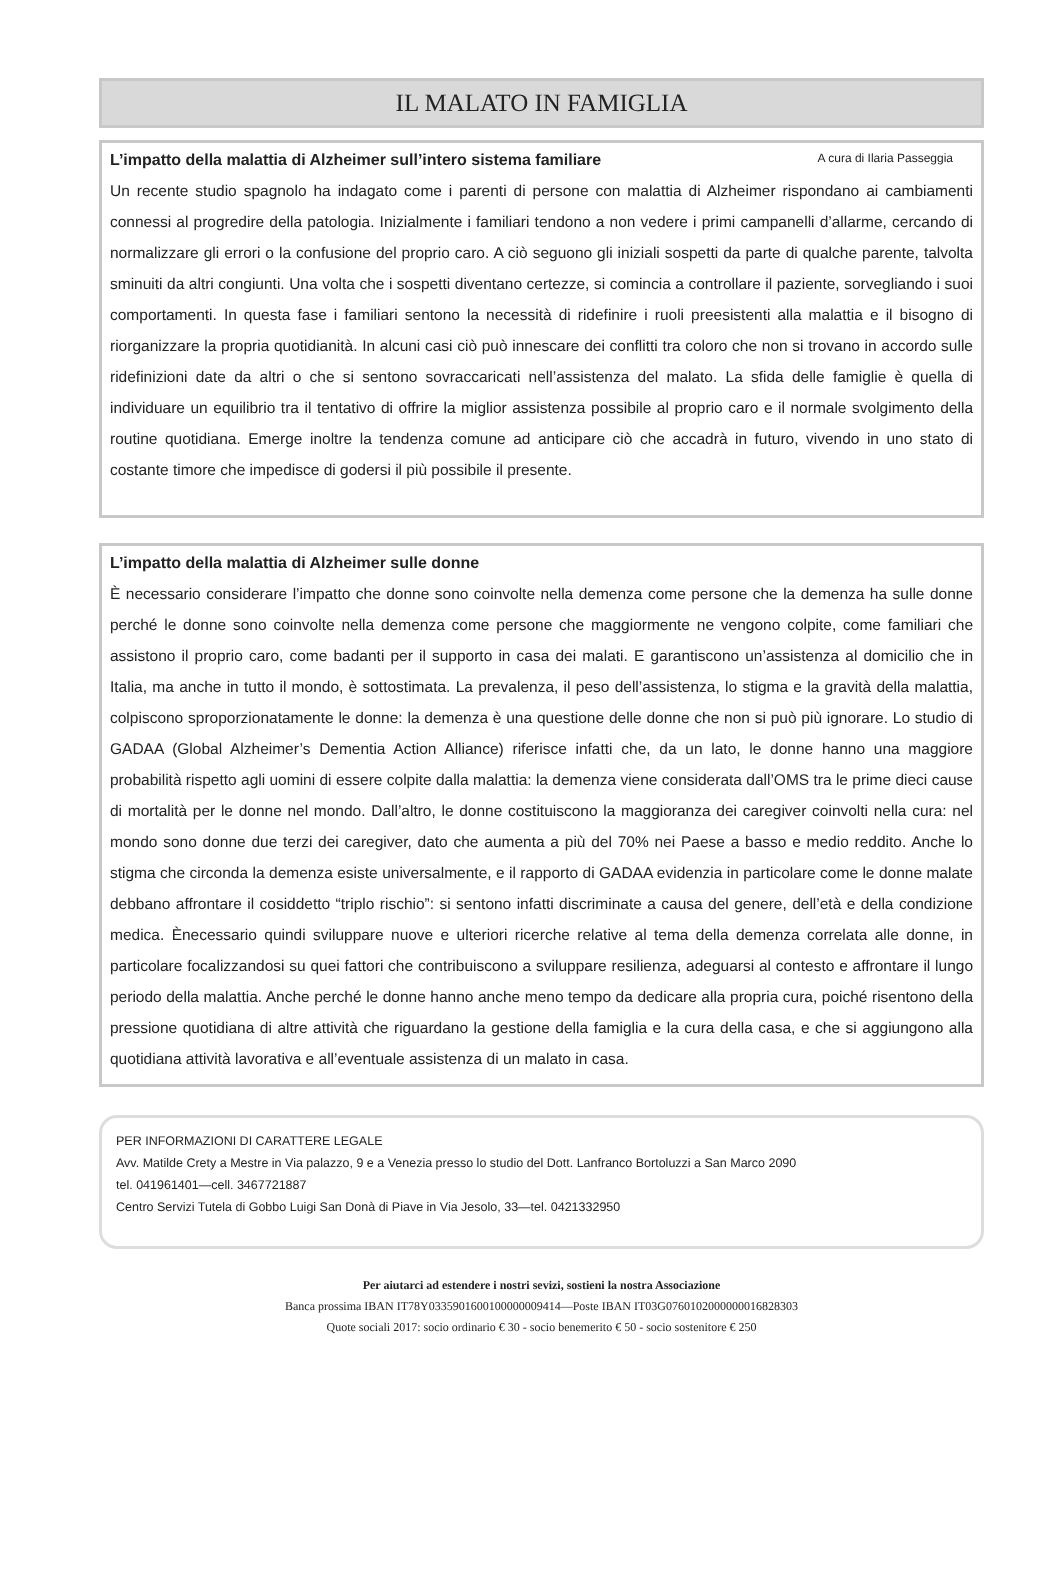IL MALATO IN FAMIGLIA
L’impatto della malattia di Alzheimer sull’intero sistema familiare A cura di Ilaria Passeggia
Un recente studio spagnolo ha indagato come i parenti di persone con malattia di Alzheimer rispondano ai cambiamenti connessi al progredire della patologia. Inizialmente i familiari tendono a non vedere i primi campanelli d’allarme, cercando di normalizzare gli errori o la confusione del proprio caro. A ciò seguono gli iniziali sospetti da parte di qualche parente, talvolta sminuiti da altri congiunti. Una volta che i sospetti diventano certezze, si comincia a controllare il paziente, sorvegliando i suoi comportamenti. In questa fase i familiari sentono la necessità di ridefinire i ruoli preesistenti alla malattia e il bisogno di riorganizzare la propria quotidianità. In alcuni casi ciò può innescare dei conflitti tra coloro che non si trovano in accordo sulle ridefinizioni date da altri o che si sentono sovraccaricati nell’assistenza del malato. La sfida delle famiglie è quella di individuare un equilibrio tra il tentativo di offrire la miglior assistenza possibile al proprio caro e il normale svolgimento della routine quotidiana. Emerge inoltre la tendenza comune ad anticipare ciò che accadrà in futuro, vivendo in uno stato di costante timore che impedisce di godersi il più possibile il presente.
L’impatto della malattia di Alzheimer sulle donne
È necessario considerare l’impatto che donne sono coinvolte nella demenza come persone che la demenza ha sulle donne perché le donne sono coinvolte nella demenza come persone che maggiormente ne vengono colpite, come familiari che assistono il proprio caro, come badanti per il supporto in casa dei malati. E garantiscono un’assistenza al domicilio che in Italia, ma anche in tutto il mondo, è sottostimata. La prevalenza, il peso dell’assistenza, lo stigma e la gravità della malattia, colpiscono sproporzionatamente le donne: la demenza è una questione delle donne che non si può più ignorare. Lo studio di GADAA (Global Alzheimer’s Dementia Action Alliance) riferisce infatti che, da un lato, le donne hanno una maggiore probabilità rispetto agli uomini di essere colpite dalla malattia: la demenza viene considerata dall’OMS tra le prime dieci cause di mortalità per le donne nel mondo. Dall’altro, le donne costituiscono la maggioranza dei caregiver coinvolti nella cura: nel mondo sono donne due terzi dei caregiver, dato che aumenta a più del 70% nei Paese a basso e medio reddito. Anche lo stigma che circonda la demenza esiste universalmente, e il rapporto di GADAA evidenzia in particolare come le donne malate debbano affrontare il cosiddetto “triplo rischio”: si sentono infatti discriminate a causa del genere, dell’età e della condizione medica. Ènecessario quindi sviluppare nuove e ulteriori ricerche relative al tema della demenza correlata alle donne, in particolare focalizzandosi su quei fattori che contribuiscono a sviluppare resilienza, adeguarsi al contesto e affrontare il lungo periodo della malattia. Anche perché le donne hanno anche meno tempo da dedicare alla propria cura, poiché risentono della pressione quotidiana di altre attività che riguardano la gestione della famiglia e la cura della casa, e che si aggiungono alla quotidiana attività lavorativa e all’eventuale assistenza di un malato in casa.
PER INFORMAZIONI DI CARATTERE LEGALE
Avv. Matilde Crety a Mestre in Via palazzo, 9 e a Venezia presso lo studio del Dott. Lanfranco Bortoluzzi a San Marco 2090
tel. 041961401—cell. 3467721887
Centro Servizi Tutela di Gobbo Luigi San Donà di Piave in Via Jesolo, 33—tel. 0421332950
Per aiutarci ad estendere i nostri sevizi, sostieni la nostra Associazione
Banca prossima IBAN IT78Y0335901600100000009414—Poste IBAN IT03G0760102000000016828303
Quote sociali 2017: socio ordinario € 30 - socio benemerito € 50 - socio sostenitore € 250